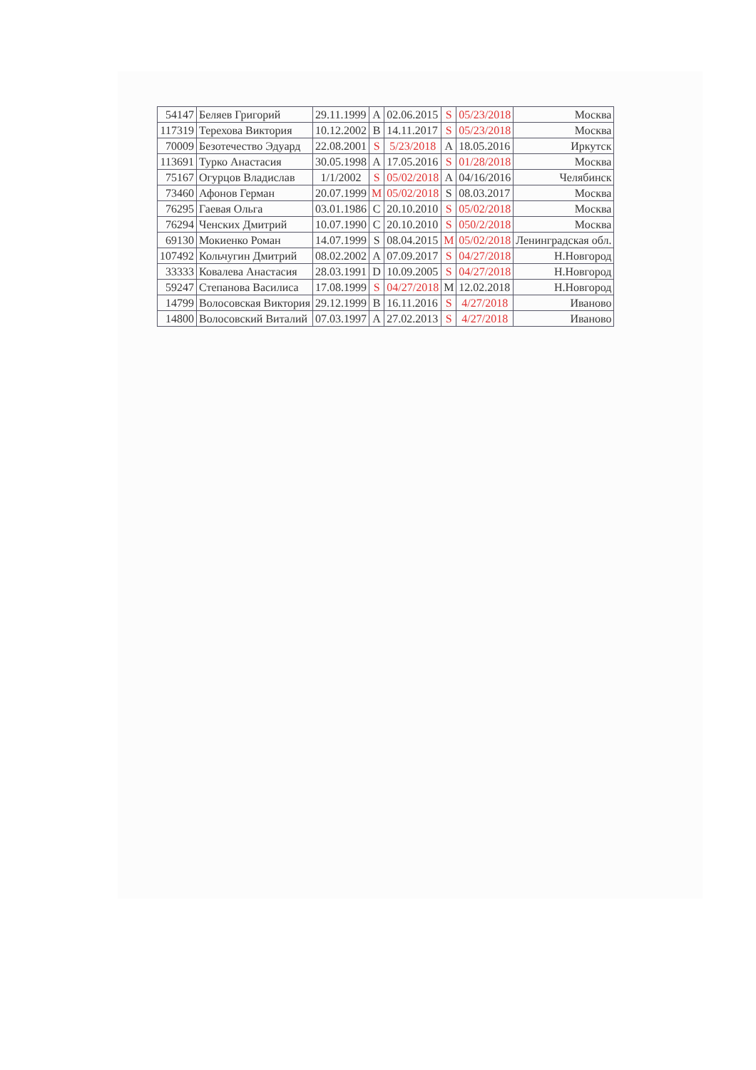| 54147 | Беляев Григорий | 29.11.1999 | A | 02.06.2015 | S | 05/23/2018 | Москва |
| 117319 | Терехова Виктория | 10.12.2002 | B | 14.11.2017 | S | 05/23/2018 | Москва |
| 70009 | Безотечество Эдуард | 22.08.2001 | S | 5/23/2018 | A | 18.05.2016 | Иркутск |
| 113691 | Турко Анастасия | 30.05.1998 | A | 17.05.2016 | S | 01/28/2018 | Москва |
| 75167 | Огурцов Владислав | 1/1/2002 | S | 05/02/2018 | A | 04/16/2016 | Челябинск |
| 73460 | Афонов Герман | 20.07.1999 | M | 05/02/2018 | S | 08.03.2017 | Москва |
| 76295 | Гаевая Ольга | 03.01.1986 | C | 20.10.2010 | S | 05/02/2018 | Москва |
| 76294 | Ченских Дмитрий | 10.07.1990 | C | 20.10.2010 | S | 050/2/2018 | Москва |
| 69130 | Мокиенко Роман | 14.07.1999 | S | 08.04.2015 | M | 05/02/2018 | Ленинградская обл. |
| 107492 | Кольчугин Дмитрий | 08.02.2002 | A | 07.09.2017 | S | 04/27/2018 | Н.Новгород |
| 33333 | Ковалева Анастасия | 28.03.1991 | D | 10.09.2005 | S | 04/27/2018 | Н.Новгород |
| 59247 | Степанова Василиса | 17.08.1999 | S | 04/27/2018 | M | 12.02.2018 | Н.Новгород |
| 14799 | Волосовская Виктория | 29.12.1999 | B | 16.11.2016 | S | 4/27/2018 | Иваново |
| 14800 | Волосовский Виталий | 07.03.1997 | A | 27.02.2013 | S | 4/27/2018 | Иваново |